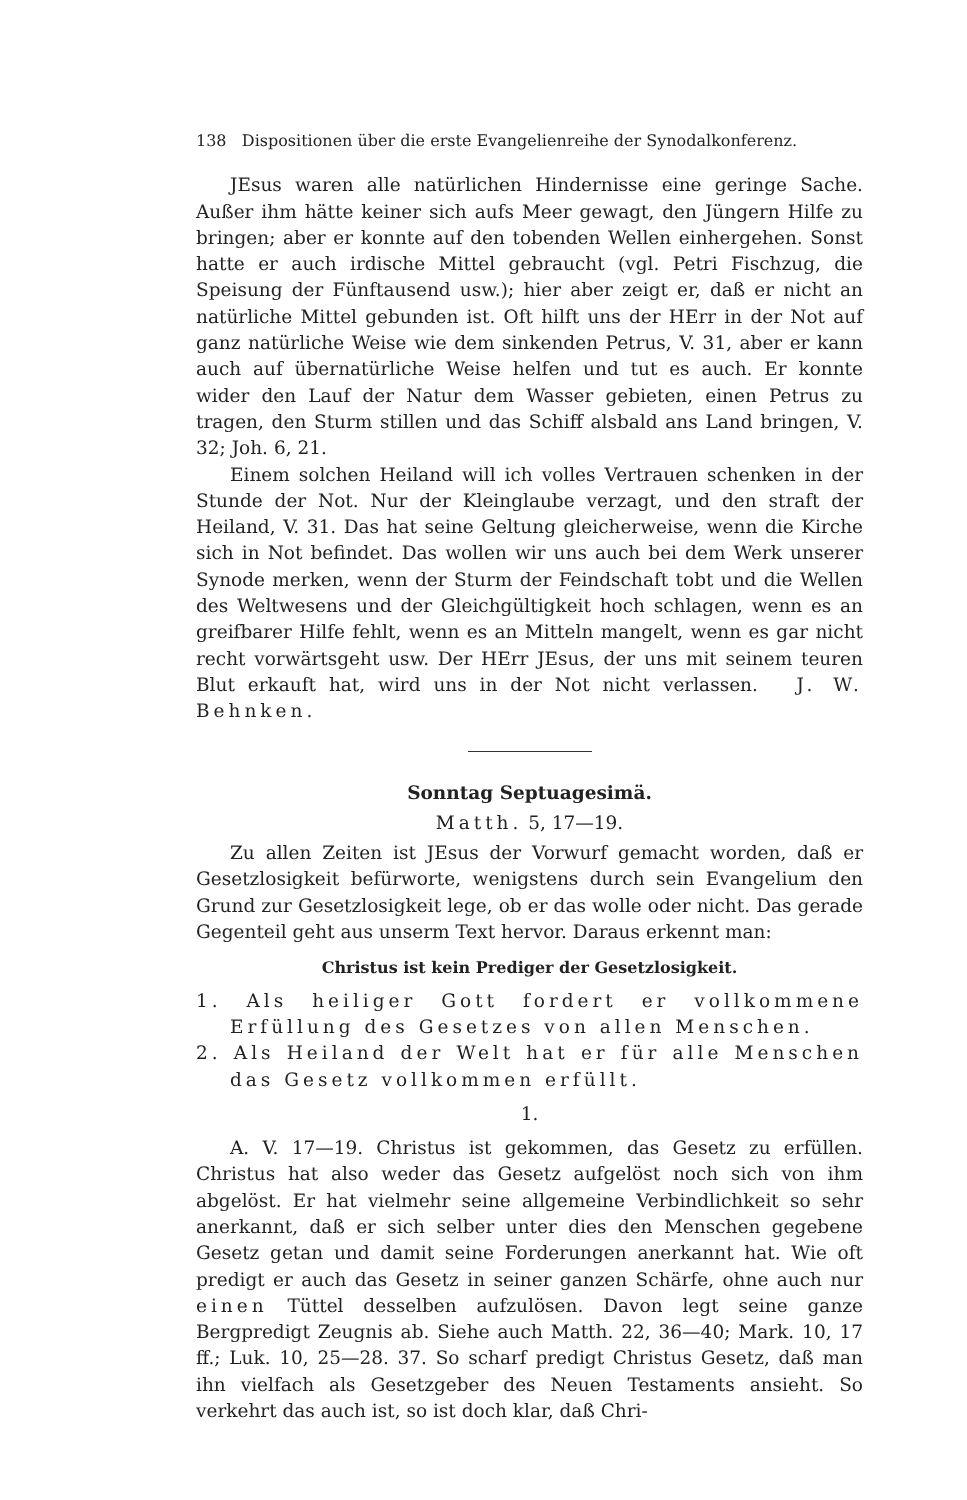138 Dispositionen über die erste Evangelienreihe der Synodalkonferenz.
JEsus waren alle natürlichen Hindernisse eine geringe Sache. Außer ihm hätte keiner sich aufs Meer gewagt, den Jüngern Hilfe zu bringen; aber er konnte auf den tobenden Wellen einhergehen. Sonst hatte er auch irdische Mittel gebraucht (vgl. Petri Fischzug, die Speisung der Fünftausend usw.); hier aber zeigt er, daß er nicht an natürliche Mittel gebunden ist. Oft hilft uns der HErr in der Not auf ganz natürliche Weise wie dem sinkenden Petrus, V. 31, aber er kann auch auf übernatürliche Weise helfen und tut es auch. Er konnte wider den Lauf der Natur dem Wasser gebieten, einen Petrus zu tragen, den Sturm stillen und das Schiff alsbald ans Land bringen, V. 32; Joh. 6, 21.
Einem solchen Heiland will ich volles Vertrauen schenken in der Stunde der Not. Nur der Kleinglaube verzagt, und den straft der Heiland, V. 31. Das hat seine Geltung gleicherweise, wenn die Kirche sich in Not befindet. Das wollen wir uns auch bei dem Werk unserer Synode merken, wenn der Sturm der Feindschaft tobt und die Wellen des Weltwesens und der Gleichgültigkeit hoch schlagen, wenn es an greifbarer Hilfe fehlt, wenn es an Mitteln mangelt, wenn es gar nicht recht vorwärtsgeht usw. Der HErr JEsus, der uns mit seinem teuren Blut erkauft hat, wird uns in der Not nicht verlassen. J. W. Behnken.
Sonntag Septuagesimä.
Matth. 5, 17—19.
Zu allen Zeiten ist JEsus der Vorwurf gemacht worden, daß er Gesetzlosigkeit befürworte, wenigstens durch sein Evangelium den Grund zur Gesetzlosigkeit lege, ob er das wolle oder nicht. Das gerade Gegenteil geht aus unserm Text hervor. Daraus erkennt man:
Christus ist kein Prediger der Gesetzlosigkeit.
1. Als heiliger Gott fordert er vollkommene Erfüllung des Gesetzes von allen Menschen.
2. Als Heiland der Welt hat er für alle Menschen das Gesetz vollkommen erfüllt.
1.
A. V. 17—19. Christus ist gekommen, das Gesetz zu erfüllen. Christus hat also weder das Gesetz aufgelöst noch sich von ihm abgelöst. Er hat vielmehr seine allgemeine Verbindlichkeit so sehr anerkannt, daß er sich selber unter dies den Menschen gegebene Gesetz getan und damit seine Forderungen anerkannt hat. Wie oft predigt er auch das Gesetz in seiner ganzen Schärfe, ohne auch nur einen Tüttel desselben aufzulösen. Davon legt seine ganze Bergpredigt Zeugnis ab. Siehe auch Matth. 22, 36—40; Mark. 10, 17 ff.; Luk. 10, 25—28. 37. So scharf predigt Christus Gesetz, daß man ihn vielfach als Gesetzgeber des Neuen Testaments ansieht. So verkehrt das auch ist, so ist doch klar, daß Chri-